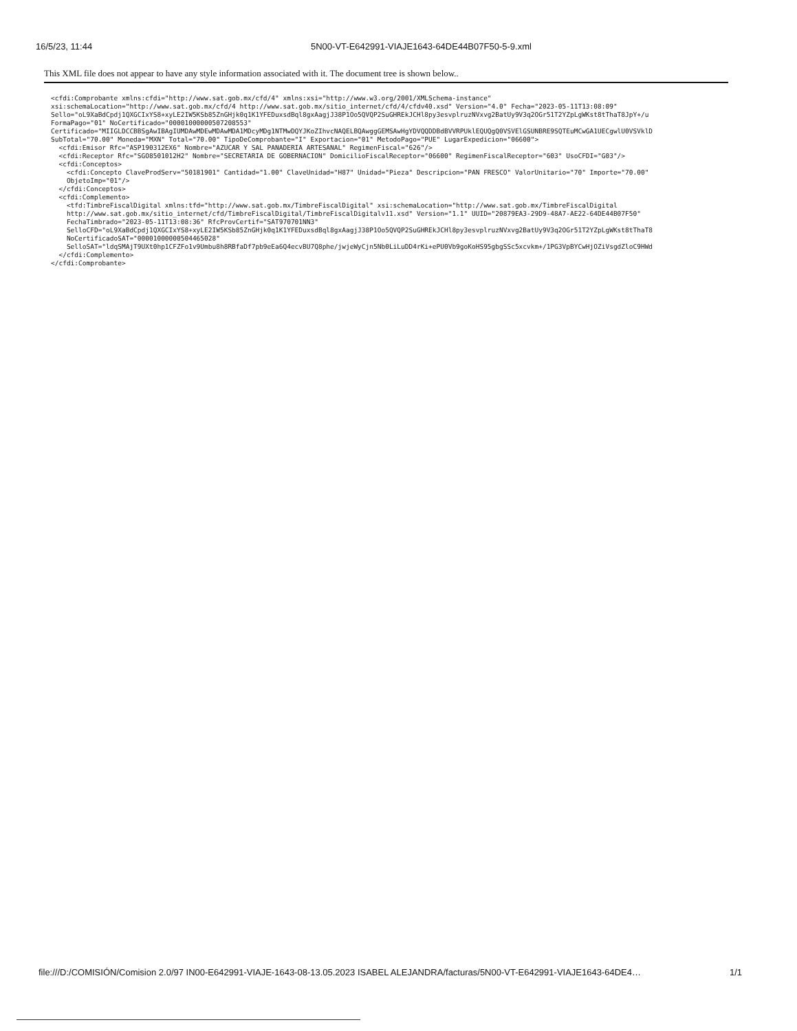16/5/23, 11:44 5N00-VT-E642991-VIAJE1643-64DE44B07F50-5-9.xml
This XML file does not appear to have any style information associated with it. The document tree is shown below..
<cfdi:Comprobante xmlns:cfdi="http://www.sat.gob.mx/cfd/4" xmlns:xsi="http://www.w3.org/2001/XMLSchema-instance"
xsi:schemaLocation="http://www.sat.gob.mx/cfd/4 http://www.sat.gob.mx/sitio_internet/cfd/4/cfdv40.xsd" Version="4.0" Fecha="2023-05-11T13:08:09"
Sello="oL9XaBdCpdj1QXGCIxYS8+xyLE2IW5KSb85ZnGHjk0q1K1YFEDuxsdBql8gxAagjJ38P1Oo5QVQP2SuGHREkJCHl8py3esvplruzNVxvg2BatUy9V3q2OGr51T2YZpLgWKst8tThaT8JpY+/u
FormaPago="01" NoCertificado="00001000000507208553"
Certificado="MIIGLDCCBBSgAwIBAgIUMDAwMDEwMDAwMDA1MDcyMDg1NTMwDQYJKoZIhvcNAQELBQAwggGEMSAwHgYDVQQDDBdBVVRPUklEQUQgQ0VSVElGSUNBRE9SQTEuMCwGA1UECgwlU0VSVklD
SubTotal="70.00" Moneda="MXN" Total="70.00" TipoDeComprobante="I" Exportacion="01" MetodoPago="PUE" LugarExpedicion="06600">
  <cfdi:Emisor Rfc="ASP190312EX6" Nombre="AZUCAR Y SAL PANADERIA ARTESANAL" RegimenFiscal="626"/>
  <cfdi:Receptor Rfc="SGO8501012H2" Nombre="SECRETARIA DE GOBERNACION" DomicilioFiscalReceptor="06600" RegimenFiscalReceptor="603" UsoCFDI="G03"/>
  <cfdi:Conceptos>
    <cfdi:Concepto ClaveProdServ="50181901" Cantidad="1.00" ClaveUnidad="H87" Unidad="Pieza" Descripcion="PAN FRESCO" ValorUnitario="70" Importe="70.00"
    ObjetoImp="01"/>
  </cfdi:Conceptos>
  <cfdi:Complemento>
    <tfd:TimbreFiscalDigital xmlns:tfd="http://www.sat.gob.mx/TimbreFiscalDigital" xsi:schemaLocation="http://www.sat.gob.mx/TimbreFiscalDigital
    http://www.sat.gob.mx/sitio_internet/cfd/TimbreFiscalDigital/TimbreFiscalDigitalv11.xsd" Version="1.1" UUID="20879EA3-29D9-48A7-AE22-64DE44B07F50"
    FechaTimbrado="2023-05-11T13:08:36" RfcProvCertif="SAT970701NN3"
    SelloCFD="oL9XaBdCpdj1QXGCIxYS8+xyLE2IW5KSb85ZnGHjk0q1K1YFEDuxsdBql8gxAagjJ38P1Oo5QVQP2SuGHREkJCHl8py3esvplruzNVxvg2BatUy9V3q2OGr51T2YZpLgWKst8tThaT8
    NoCertificadoSAT="00001000000504465028"
    SelloSAT="ldqSMAjT9UXt0hp1CFZFo1v9Umbu8h8RBfaDf7pb9eEa6Q4ecvBU7Q8phe/jwjeWyCjn5Nb0LiLuDD4rKi+ePU0Vb9goKoHS95gbgSSc5xcvkm+/1PG3VpBYCwHjOZiVsgdZloC9HWd
  </cfdi:Complemento>
</cfdi:Comprobante>
file:///D:/COMISIÓN/Comision 2.0/97 IN00-E642991-VIAJE-1643-08-13.05.2023 ISABEL ALEJANDRA/facturas/5N00-VT-E642991-VIAJE1643-64DE4… 1/1